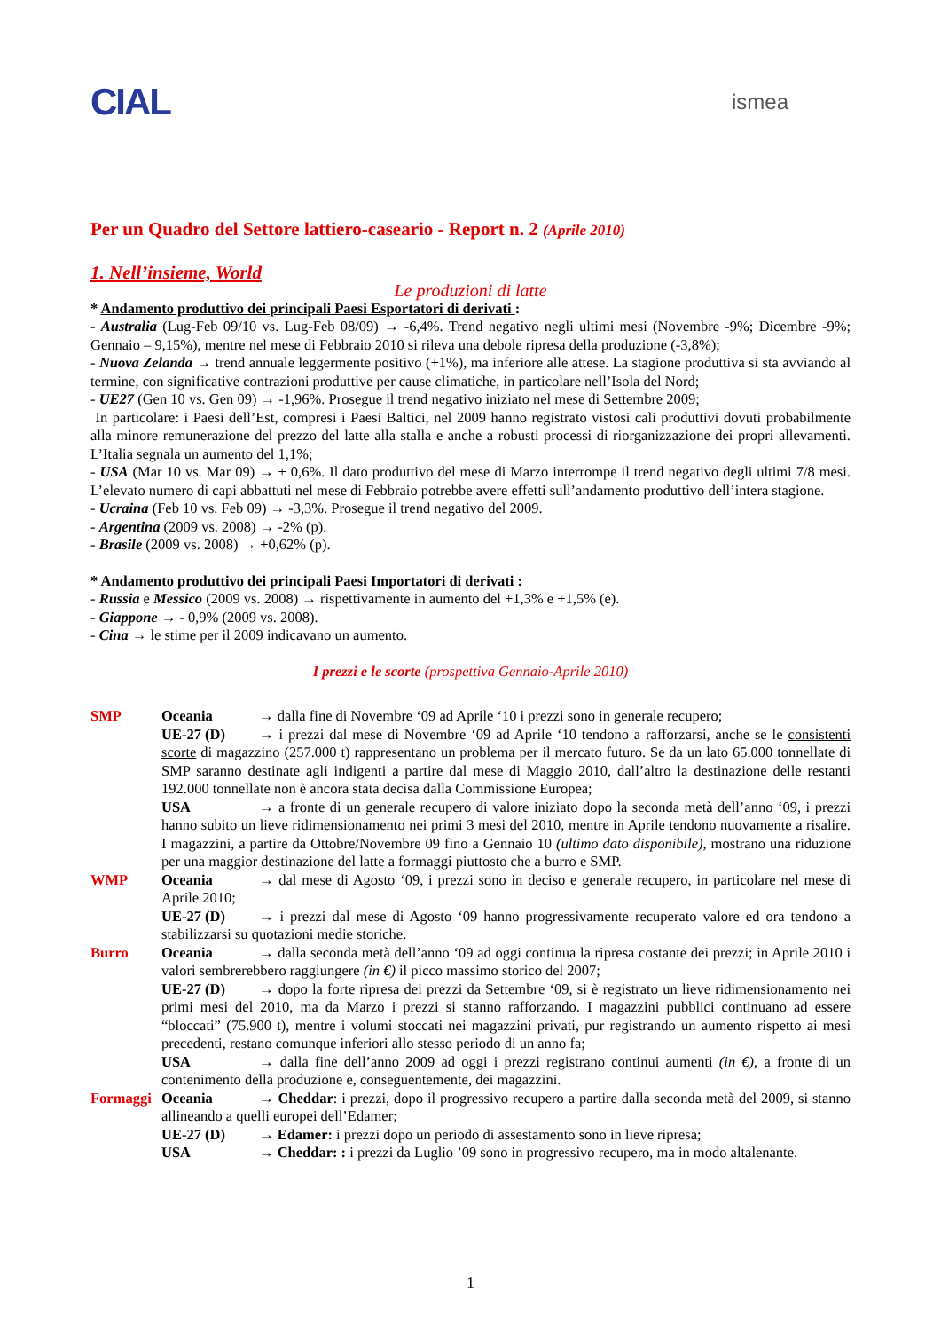CIAL ismea
Per un Quadro del Settore lattiero-caseario - Report n. 2 (Aprile 2010)
1. Nell’insieme, World
Le produzioni di latte
* Andamento produttivo dei principali Paesi Esportatori di derivati :
- Australia (Lug-Feb 09/10 vs. Lug-Feb 08/09) → -6,4%. Trend negativo negli ultimi mesi (Novembre -9%; Dicembre -9%; Gennaio – 9,15%), mentre nel mese di Febbraio 2010 si rileva una debole ripresa della produzione (-3,8%);
- Nuova Zelanda → trend annuale leggermente positivo (+1%), ma inferiore alle attese. La stagione produttiva si sta avviando al termine, con significative contrazioni produttive per cause climatiche, in particolare nell’Isola del Nord;
- UE27 (Gen 10 vs. Gen 09) → -1,96%. Prosegue il trend negativo iniziato nel mese di Settembre 2009;
In particolare: i Paesi dell’Est, compresi i Paesi Baltici, nel 2009 hanno registrato vistosi cali produttivi dovuti probabilmente alla minore remunerazione del prezzo del latte alla stalla e anche a robusti processi di riorganizzazione dei propri allevamenti. L’Italia segnala un aumento del 1,1%;
- USA (Mar 10 vs. Mar 09) → + 0,6%. Il dato produttivo del mese di Marzo interrompe il trend negativo degli ultimi 7/8 mesi. L’elevato numero di capi abbattuti nel mese di Febbraio potrebbe avere effetti sull’andamento produttivo dell’intera stagione.
- Ucraina (Feb 10 vs. Feb 09) → -3,3%. Prosegue il trend negativo del 2009.
- Argentina (2009 vs. 2008) → -2% (p).
- Brasile (2009 vs. 2008) → +0,62% (p).
* Andamento produttivo dei principali Paesi Importatori di derivati :
- Russia e Messico (2009 vs. 2008) → rispettivamente in aumento del +1,3% e +1,5% (e).
- Giappone → - 0,9% (2009 vs. 2008).
- Cina → le stime per il 2009 indicavano un aumento.
I prezzi e le scorte (prospettiva Gennaio-Aprile 2010)
SMP Oceania → dalla fine di Novembre ‘09 ad Aprile ‘10 i prezzi sono in generale recupero;
UE-27 (D) → i prezzi dal mese di Novembre ‘09 ad Aprile ‘10 tendono a rafforzarsi, anche se le consistenti scorte di magazzino (257.000 t) rappresentano un problema per il mercato futuro. Se da un lato 65.000 tonnellate di SMP saranno destinate agli indigenti a partire dal mese di Maggio 2010, dall’altro la destinazione delle restanti 192.000 tonnellate non è ancora stata decisa dalla Commissione Europea;
USA → a fronte di un generale recupero di valore iniziato dopo la seconda metà dell’anno ‘09, i prezzi hanno subito un lieve ridimensionamento nei primi 3 mesi del 2010, mentre in Aprile tendono nuovamente a risalire. I magazzini, a partire da Ottobre/Novembre 09 fino a Gennaio 10 (ultimo dato disponibile), mostrano una riduzione per una maggior destinazione del latte a formaggi piuttosto che a burro e SMP.
WMP Oceania → dal mese di Agosto ‘09, i prezzi sono in deciso e generale recupero, in particolare nel mese di Aprile 2010;
UE-27 (D) → i prezzi dal mese di Agosto ‘09 hanno progressivamente recuperato valore ed ora tendono a stabilizzarsi su quotazioni medie storiche.
Burro Oceania → dalla seconda metà dell’anno ‘09 ad oggi continua la ripresa costante dei prezzi; in Aprile 2010 i valori sembrerebbero raggiungere (in €) il picco massimo storico del 2007;
UE-27 (D) → dopo la forte ripresa dei prezzi da Settembre ‘09, si è registrato un lieve ridimensionamento nei primi mesi del 2010, ma da Marzo i prezzi si stanno rafforzando. I magazzini pubblici continuano ad essere “bloccati” (75.900 t), mentre i volumi stoccati nei magazzini privati, pur registrando un aumento rispetto ai mesi precedenti, restano comunque inferiori allo stesso periodo di un anno fa;
USA → dalla fine dell’anno 2009 ad oggi i prezzi registrano continui aumenti (in €), a fronte di un contenimento della produzione e, conseguentemente, dei magazzini.
Formaggi Oceania → Cheddar: i prezzi, dopo il progressivo recupero a partire dalla seconda metà del 2009, si stanno allineando a quelli europei dell’Edamer;
UE-27 (D) → Edamer: i prezzi dopo un periodo di assestamento sono in lieve ripresa;
USA → Cheddar: : i prezzi da Luglio ’09 sono in progressivo recupero, ma in modo altalenante.
1